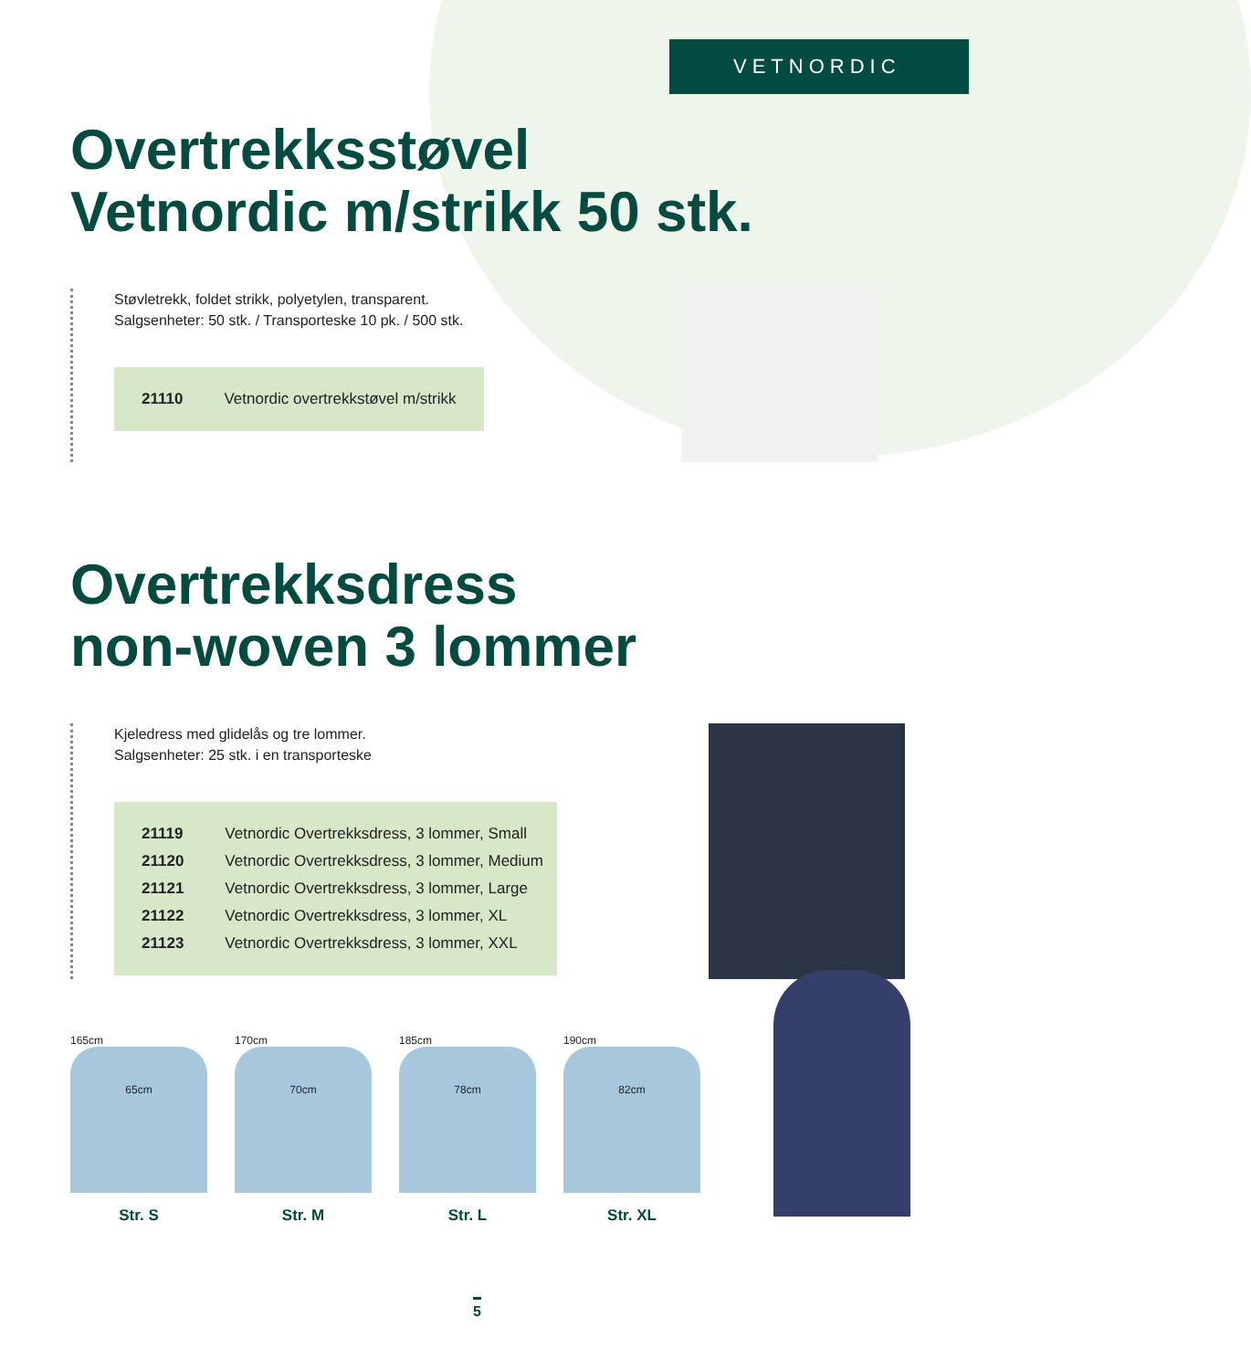VETNORDIC
Overtrekksstøvel
Vetnordic m/strikk 50 stk.
Støvletrekk, foldet strikk, polyetylen, transparent.
Salgsenheter: 50 stk. / Transporteske 10 pk. / 500 stk.
| 21110 | Vetnordic overtrekkstøvel m/strikk |
Overtrekksdress
non-woven 3 lommer
Kjeledress med glidelås og tre lommer.
Salgsenheter: 25 stk. i en transporteske
| 21119 | Vetnordic Overtrekksdress, 3 lommer, Small |
| 21120 | Vetnordic Overtrekksdress, 3 lommer, Medium |
| 21121 | Vetnordic Overtrekksdress, 3 lommer, Large |
| 21122 | Vetnordic Overtrekksdress, 3 lommer, XL |
| 21123 | Vetnordic Overtrekksdress, 3 lommer, XXL |
165cm
65cm
Str. S
170cm
70cm
Str. M
185cm
78cm
Str. L
190cm
82cm
Str. XL
5